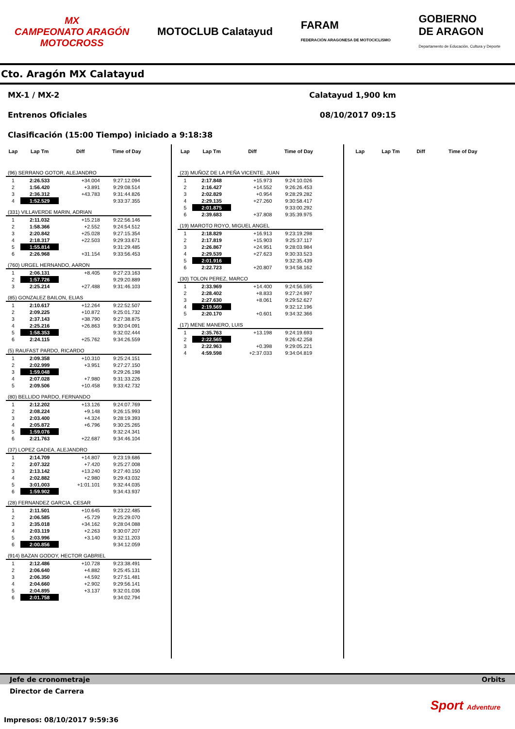MX
CAMPEONATO ARAGÓN
MOTOCROSS
MOTOCLUB Calatayud
FARAM
FEDERACIÓN ARAGONESA DE MOTOCICLISMO
GOBIERNO
DE ARAGON
Departamento de Educación, Cultura y Deporte
Cto. Aragón MX Calatayud
MX-1 / MX-2 Calatayud 1,900 km
Entrenos Oficiales 08/10/2017 09:15
Clasificación (15:00 Tiempo) iniciado a 9:18:38
| Lap | Lap Tm | Diff | Time of Day |
| --- | --- | --- | --- |
| (96) SERRANO GOTOR, ALEJANDRO | | | |
| 1 | 2:26.533 | +34.004 | 9:27:12.094 |
| 2 | 1:56.420 | +3.891 | 9:29:08.514 |
| 3 | 2:36.312 | +43.783 | 9:31:44.826 |
| 4 | 1:52.529 | | 9:33:37.355 |
| (331) VILLAVERDE MARIN, ADRIAN | | | |
| 1 | 2:11.032 | +15.218 | 9:22:56.146 |
| 2 | 1:58.366 | +2.552 | 9:24:54.512 |
| 3 | 2:20.842 | +25.028 | 9:27:15.354 |
| 4 | 2:18.317 | +22.503 | 9:29:33.671 |
| 5 | 1:55.814 | | 9:31:29.485 |
| 6 | 2:26.968 | +31.154 | 9:33:56.453 |
| (760) URGEL HERNANDO, AARON | | | |
| 1 | 2:06.131 | +8.405 | 9:27:23.163 |
| 2 | 1:57.726 | | 9:29:20.889 |
| 3 | 2:25.214 | +27.488 | 9:31:46.103 |
| (85) GONZALEZ BAILON, ELIAS | | | |
| 1 | 2:10.617 | +12.264 | 9:22:52.507 |
| 2 | 2:09.225 | +10.872 | 9:25:01.732 |
| 3 | 2:37.143 | +38.790 | 9:27:38.875 |
| 4 | 2:25.216 | +26.863 | 9:30:04.091 |
| 5 | 1:58.353 | | 9:32:02.444 |
| 6 | 2:24.115 | +25.762 | 9:34:26.559 |
| (5) RAUFAST PARDO, RICARDO | | | |
| 1 | 2:09.358 | +10.310 | 9:25:24.151 |
| 2 | 2:02.999 | +3.951 | 9:27:27.150 |
| 3 | 1:59.048 | | 9:29:26.198 |
| 4 | 2:07.028 | +7.980 | 9:31:33.226 |
| 5 | 2:09.506 | +10.458 | 9:33:42.732 |
| (80) BELLIDO PARDO, FERNANDO | | | |
| 1 | 2:12.202 | +13.126 | 9:24:07.769 |
| 2 | 2:08.224 | +9.148 | 9:26:15.993 |
| 3 | 2:03.400 | +4.324 | 9:28:19.393 |
| 4 | 2:05.872 | +6.796 | 9:30:25.265 |
| 5 | 1:59.076 | | 9:32:24.341 |
| 6 | 2:21.763 | +22.687 | 9:34:46.104 |
| (37) LOPEZ GADEA, ALEJANDRO | | | |
| 1 | 2:14.709 | +14.807 | 9:23:19.686 |
| 2 | 2:07.322 | +7.420 | 9:25:27.008 |
| 3 | 2:13.142 | +13.240 | 9:27:40.150 |
| 4 | 2:02.882 | +2.980 | 9:29:43.032 |
| 5 | 3:01.003 | +1:01.101 | 9:32:44.035 |
| 6 | 1:59.902 | | 9:34:43.937 |
| (28) FERNANDEZ GARCIA, CESAR | | | |
| 1 | 2:11.501 | +10.645 | 9:23:22.485 |
| 2 | 2:06.585 | +5.729 | 9:25:29.070 |
| 3 | 2:35.018 | +34.162 | 9:28:04.088 |
| 4 | 2:03.119 | +2.263 | 9:30:07.207 |
| 5 | 2:03.996 | +3.140 | 9:32:11.203 |
| 6 | 2:00.856 | | 9:34:12.059 |
| (914) BAZAN GODOY, HECTOR GABRIEL | | | |
| 1 | 2:12.486 | +10.728 | 9:23:38.491 |
| 2 | 2:06.640 | +4.882 | 9:25:45.131 |
| 3 | 2:06.350 | +4.592 | 9:27:51.481 |
| 4 | 2:04.660 | +2.902 | 9:29:56.141 |
| 5 | 2:04.895 | +3.137 | 9:32:01.036 |
| 6 | 2:01.758 | | 9:34:02.794 |
| Lap | Lap Tm | Diff | Time of Day |
| --- | --- | --- | --- |
| (23) MUÑOZ DE LA PEÑA VICENTE, JUAN | | | |
| 1 | 2:17.848 | +15.973 | 9:24:10.026 |
| 2 | 2:16.427 | +14.552 | 9:26:26.453 |
| 3 | 2:02.829 | +0.954 | 9:28:29.282 |
| 4 | 2:29.135 | +27.260 | 9:30:58.417 |
| 5 | 2:01.875 | | 9:33:00.292 |
| 6 | 2:39.683 | +37.808 | 9:35:39.975 |
| (19) MAROTO ROYO, MIGUEL ANGEL | | | |
| 1 | 2:18.829 | +16.913 | 9:23:19.298 |
| 2 | 2:17.819 | +15.903 | 9:25:37.117 |
| 3 | 2:26.867 | +24.951 | 9:28:03.984 |
| 4 | 2:29.539 | +27.623 | 9:30:33.523 |
| 5 | 2:01.916 | | 9:32:35.439 |
| 6 | 2:22.723 | +20.807 | 9:34:58.162 |
| (30) TOLON PEREZ, MARCO | | | |
| 1 | 2:33.969 | +14.400 | 9:24:56.595 |
| 2 | 2:28.402 | +8.833 | 9:27:24.997 |
| 3 | 2:27.630 | +8.061 | 9:29:52.627 |
| 4 | 2:19.569 | | 9:32:12.196 |
| 5 | 2:20.170 | +0.601 | 9:34:32.366 |
| (17) MENE MANERO, LUIS | | | |
| 1 | 2:35.763 | +13.198 | 9:24:19.693 |
| 2 | 2:22.565 | | 9:26:42.258 |
| 3 | 2:22.963 | +0.398 | 9:29:05.221 |
| 4 | 4:59.598 | +2:37.033 | 9:34:04.819 |
| Lap | Lap Tm | Diff | Time of Day |
| --- | --- | --- | --- |
Jefe de cronometraje Orbits
Director de Carrera
Sport Adventure
Impresos: 08/10/2017 9:59:36